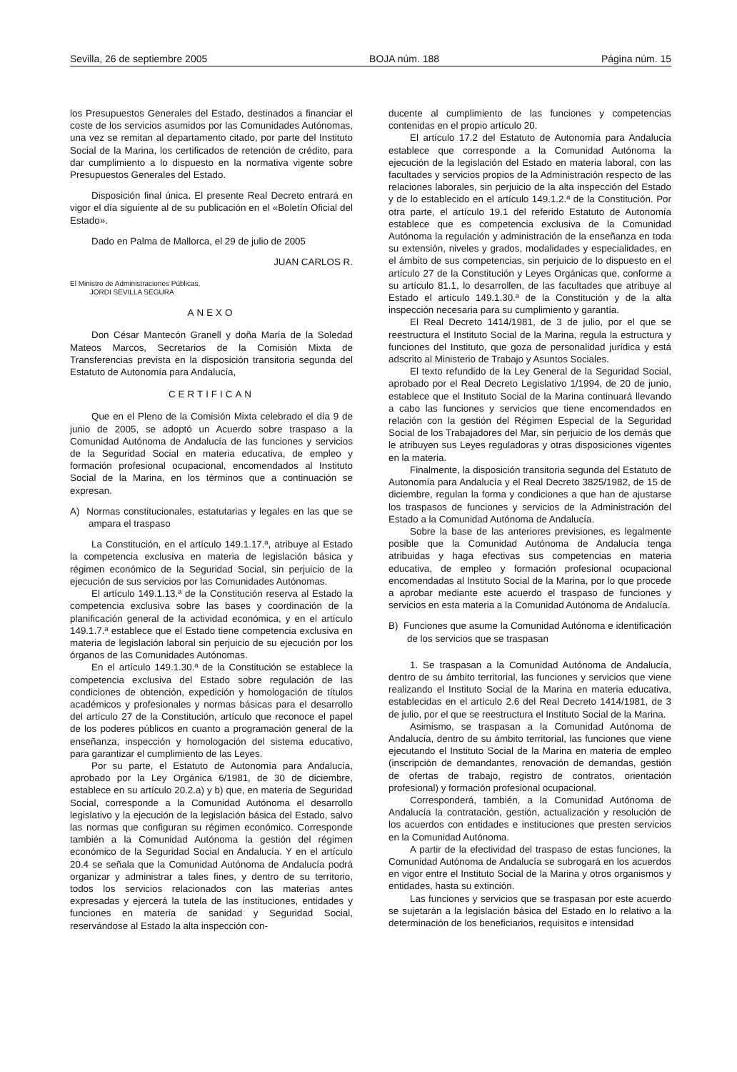Sevilla, 26 de septiembre 2005 BOJA núm. 188 Página núm. 15
los Presupuestos Generales del Estado, destinados a financiar el coste de los servicios asumidos por las Comunidades Autónomas, una vez se remitan al departamento citado, por parte del Instituto Social de la Marina, los certificados de retención de crédito, para dar cumplimiento a lo dispuesto en la normativa vigente sobre Presupuestos Generales del Estado.
Disposición final única. El presente Real Decreto entrará en vigor el día siguiente al de su publicación en el «Boletín Oficial del Estado».
Dado en Palma de Mallorca, el 29 de julio de 2005
JUAN CARLOS R.
El Ministro de Administraciones Públicas,
JORDI SEVILLA SEGURA
ANEXO
Don César Mantecón Granell y doña María de la Soledad Mateos Marcos, Secretarios de la Comisión Mixta de Transferencias prevista en la disposición transitoria segunda del Estatuto de Autonomía para Andalucía,
CERTIFICAN
Que en el Pleno de la Comisión Mixta celebrado el día 9 de junio de 2005, se adoptó un Acuerdo sobre traspaso a la Comunidad Autónoma de Andalucía de las funciones y servicios de la Seguridad Social en materia educativa, de empleo y formación profesional ocupacional, encomendados al Instituto Social de la Marina, en los términos que a continuación se expresan.
A) Normas constitucionales, estatutarias y legales en las que se ampara el traspaso
La Constitución, en el artículo 149.1.17.ª, atribuye al Estado la competencia exclusiva en materia de legislación básica y régimen económico de la Seguridad Social, sin perjuicio de la ejecución de sus servicios por las Comunidades Autónomas.
El artículo 149.1.13.ª de la Constitución reserva al Estado la competencia exclusiva sobre las bases y coordinación de la planificación general de la actividad económica, y en el artículo 149.1.7.ª establece que el Estado tiene competencia exclusiva en materia de legislación laboral sin perjuicio de su ejecución por los órganos de las Comunidades Autónomas.
En el artículo 149.1.30.ª de la Constitución se establece la competencia exclusiva del Estado sobre regulación de las condiciones de obtención, expedición y homologación de títulos académicos y profesionales y normas básicas para el desarrollo del artículo 27 de la Constitución, artículo que reconoce el papel de los poderes públicos en cuanto a programación general de la enseñanza, inspección y homologación del sistema educativo, para garantizar el cumplimiento de las Leyes.
Por su parte, el Estatuto de Autonomía para Andalucía, aprobado por la Ley Orgánica 6/1981, de 30 de diciembre, establece en su artículo 20.2.a) y b) que, en materia de Seguridad Social, corresponde a la Comunidad Autónoma el desarrollo legislativo y la ejecución de la legislación básica del Estado, salvo las normas que configuran su régimen económico. Corresponde también a la Comunidad Autónoma la gestión del régimen económico de la Seguridad Social en Andalucía. Y en el artículo 20.4 se señala que la Comunidad Autónoma de Andalucía podrá organizar y administrar a tales fines, y dentro de su territorio, todos los servicios relacionados con las materias antes expresadas y ejercerá la tutela de las instituciones, entidades y funciones en materia de sanidad y Seguridad Social, reservándose al Estado la alta inspección con-
ducente al cumplimiento de las funciones y competencias contenidas en el propio artículo 20.
El artículo 17.2 del Estatuto de Autonomía para Andalucía establece que corresponde a la Comunidad Autónoma la ejecución de la legislación del Estado en materia laboral, con las facultades y servicios propios de la Administración respecto de las relaciones laborales, sin perjuicio de la alta inspección del Estado y de lo establecido en el artículo 149.1.2.ª de la Constitución. Por otra parte, el artículo 19.1 del referido Estatuto de Autonomía establece que es competencia exclusiva de la Comunidad Autónoma la regulación y administración de la enseñanza en toda su extensión, niveles y grados, modalidades y especialidades, en el ámbito de sus competencias, sin perjuicio de lo dispuesto en el artículo 27 de la Constitución y Leyes Orgánicas que, conforme a su artículo 81.1, lo desarrollen, de las facultades que atribuye al Estado el artículo 149.1.30.ª de la Constitución y de la alta inspección necesaria para su cumplimiento y garantía.
El Real Decreto 1414/1981, de 3 de julio, por el que se reestructura el Instituto Social de la Marina, regula la estructura y funciones del Instituto, que goza de personalidad jurídica y está adscrito al Ministerio de Trabajo y Asuntos Sociales.
El texto refundido de la Ley General de la Seguridad Social, aprobado por el Real Decreto Legislativo 1/1994, de 20 de junio, establece que el Instituto Social de la Marina continuará llevando a cabo las funciones y servicios que tiene encomendados en relación con la gestión del Régimen Especial de la Seguridad Social de los Trabajadores del Mar, sin perjuicio de los demás que le atribuyen sus Leyes reguladoras y otras disposiciones vigentes en la materia.
Finalmente, la disposición transitoria segunda del Estatuto de Autonomía para Andalucía y el Real Decreto 3825/1982, de 15 de diciembre, regulan la forma y condiciones a que han de ajustarse los traspasos de funciones y servicios de la Administración del Estado a la Comunidad Autónoma de Andalucía.
Sobre la base de las anteriores previsiones, es legalmente posible que la Comunidad Autónoma de Andalucía tenga atribuidas y haga efectivas sus competencias en materia educativa, de empleo y formación profesional ocupacional encomendadas al Instituto Social de la Marina, por lo que procede a aprobar mediante este acuerdo el traspaso de funciones y servicios en esta materia a la Comunidad Autónoma de Andalucía.
B) Funciones que asume la Comunidad Autónoma e identificación de los servicios que se traspasan
1. Se traspasan a la Comunidad Autónoma de Andalucía, dentro de su ámbito territorial, las funciones y servicios que viene realizando el Instituto Social de la Marina en materia educativa, establecidas en el artículo 2.6 del Real Decreto 1414/1981, de 3 de julio, por el que se reestructura el Instituto Social de la Marina.
Asimismo, se traspasan a la Comunidad Autónoma de Andalucía, dentro de su ámbito territorial, las funciones que viene ejecutando el Instituto Social de la Marina en materia de empleo (inscripción de demandantes, renovación de demandas, gestión de ofertas de trabajo, registro de contratos, orientación profesional) y formación profesional ocupacional.
Corresponderá, también, a la Comunidad Autónoma de Andalucía la contratación, gestión, actualización y resolución de los acuerdos con entidades e instituciones que presten servicios en la Comunidad Autónoma.
A partir de la efectividad del traspaso de estas funciones, la Comunidad Autónoma de Andalucía se subrogará en los acuerdos en vigor entre el Instituto Social de la Marina y otros organismos y entidades, hasta su extinción.
Las funciones y servicios que se traspasan por este acuerdo se sujetarán a la legislación básica del Estado en lo relativo a la determinación de los beneficiarios, requisitos e intensidad